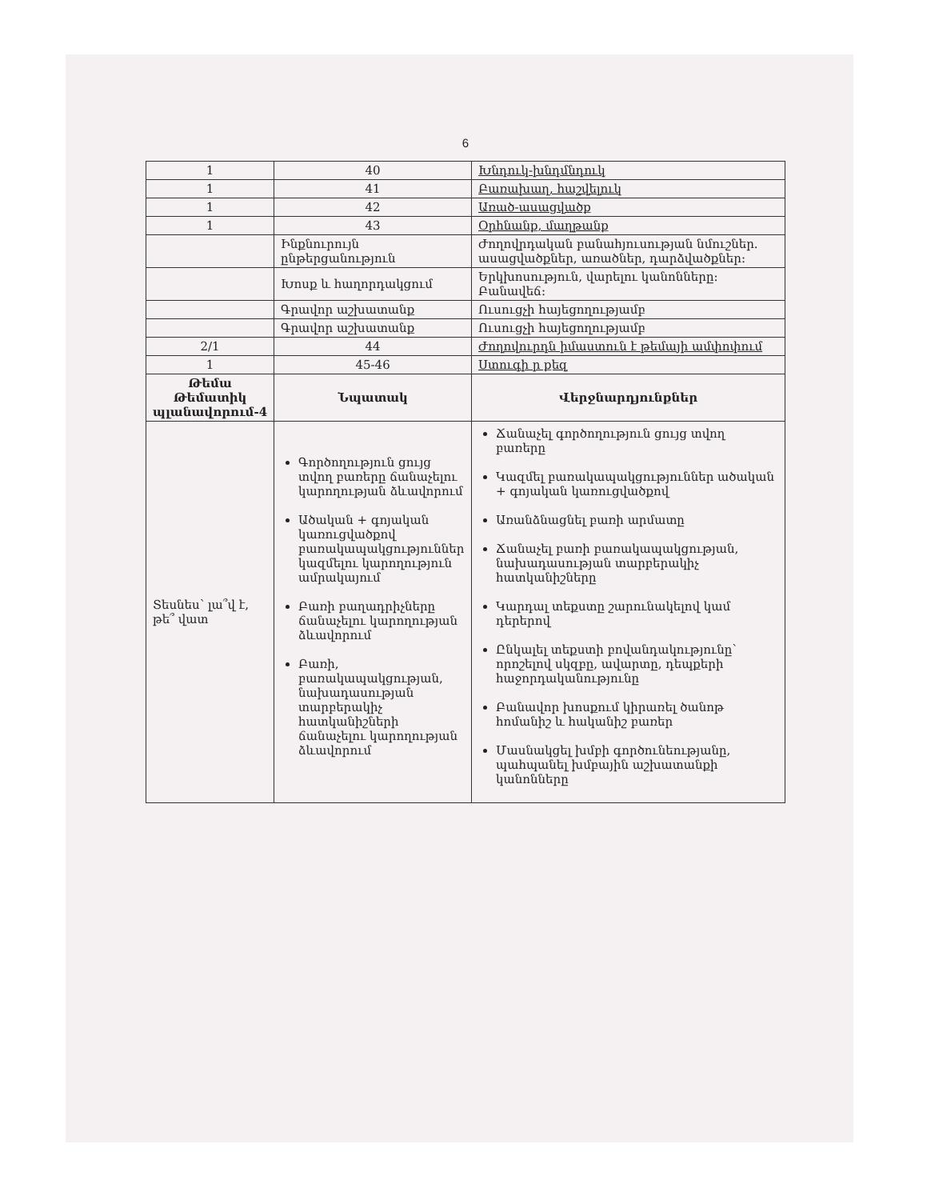6
| 1 | 40 | Խնդուկ-խնդմնդուկ |
| 1 | 41 | Բառախաղ, հաշվելուկ |
| 1 | 42 | Առած-ասացվածք |
| 1 | 43 | Օրհնանք, մաղթանք |
| | Ինքնուրույն ընթերցանություն | Ժողովրդական բանահյուսության նմուշներ. ասացվածքներ, առածներ, դարձվածքներ: |
| | Խոսք և հաղորդակցում | Երկխոսություն, վարելու կանոնները: Բանավեճ: |
| | Գրավոր աշխատանք | Ուսուցչի հայեցողությամբ |
| | Գրավոր աշխատանք | Ուսուցչի հայեցողությամբ |
| 2/1 | 44 | Ժողովուրդն իմաստուն է թեմայի ամփոփում |
| 1 | 45-46 | Ստուգի ր քեզ |
| Թեմա Թեմատիկ պլանավորում-4 | Նպատակ | Վերջնարդյունքներ |
| Տեսնես՝ լա՞վ է, թե՞ վատ | Գործողություն ցույց տվող բառերը ճանաչելու կարողության ձևավորում Ածական + գոյական կառուցվածքով բառակապակցություններ կազմելու կարողություն ամրակայում Բառի բաղադրիչները ճանաչելու կարողության ձևավորում Բառի, բառակապակցության, նախադասության տարբերակիչ հատկանիշների ճանաչելու կարողության ձևավորում | Ճանաչել գործողություն ցույց տվող բառերը Կազմել բառակապակցություններ ածական + գոյական կառուցվածքով Առանձնացնել բառի արմատը Ճանաչել բառի բառակապակցության, նախադասության տարբերակիչ հատկանիշները Կարդալ տեքստը շարունակելով կամ դերերով Ընկալել տեքստի բովանդակությունը՝ որոշելով սկզբը, ավարտը, դեպքերի հաջորդականությունը Բանավոր խոսքում կիրառել ծանոթ հոմանիշ և հականիշ բառեր Մասնակցել խմբի գործունեությանը, պահպանել խմբային աշխատանքի կանոնները |